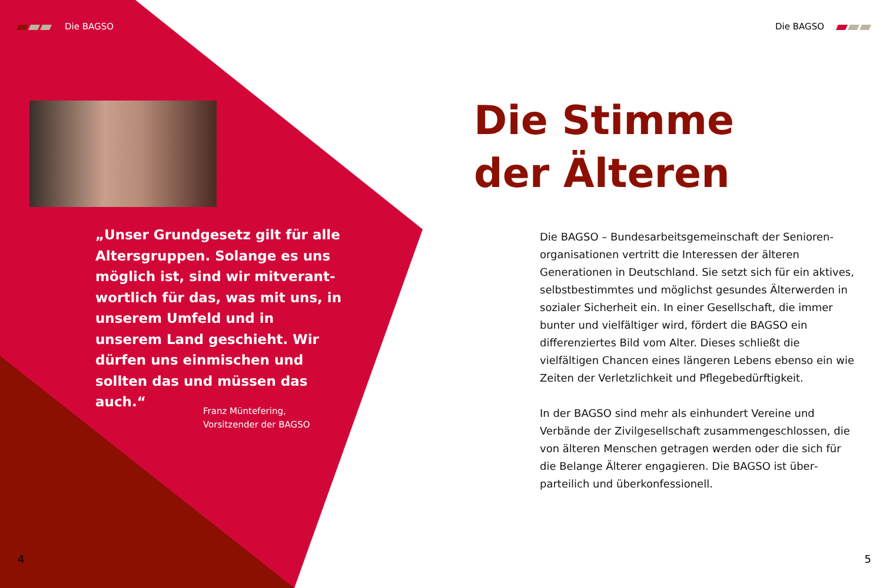Die BAGSO
„Unser Grundgesetz gilt für alle Altersgruppen. Solange es uns möglich ist, sind wir mitverant­wortlich für das, was mit uns, in unserem Umfeld und in unserem Land geschieht. Wir dürfen uns einmischen und sollten das und müssen das auch.“
Franz Müntefering,
Vorsitzender der BAGSO
4
Die BAGSO
Die Stimme
der Älteren
Die BAGSO – Bundesarbeitsgemeinschaft der Senioren­organisationen vertritt die Interessen der älteren Generationen in Deutschland. Sie setzt sich für ein aktives, selbstbestimmtes und möglichst gesundes Älterwerden in sozialer Sicherheit ein. In einer Gesell­schaft, die immer bunter und vielfältiger wird, fördert die BAGSO ein differenziertes Bild vom Alter. Dieses schließt die vielfältigen Chancen eines längeren Lebens ebenso ein wie Zeiten der Verletzlichkeit und Pflege­bedürftigkeit.
In der BAGSO sind mehr als einhundert Vereine und Verbände der Zivilgesellschaft zusammengeschlossen, die von älteren Menschen getragen werden oder die sich für die Belange Älterer engagieren. Die BAGSO ist über­parteilich und überkonfessionell.
5